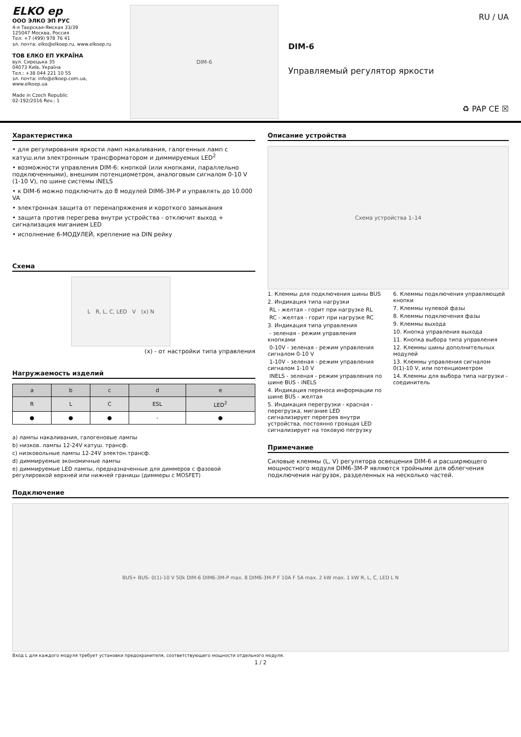ELKO ep
ООО ЭЛКО ЭП РУС
4-я Тверская-Ямская 33/39
125047 Москва, Россия
Тел: +7 (499) 978 76 41
эл. почта: elko@elkoep.ru, www.elkoep.ru
ТОВ ЕЛКО ЕП УКРАЇНА
вул. Сирецька 35
04073 Київ, Україна
Тел.: +38 044 221 10 55
эл. почта: info@elkoep.com.ua, www.elkoep.ua
Made in Czech Republic
02-192/2016 Rev.: 1
DIM-6
RU / UA
DIM-6
Управляемый регулятор яркости
♻ PAP CE ☒
Характеристика
• для регулирования яркости ламп накаливания, галогенных ламп с катуш.или электронным трансформатором и диммируемых LED<sup>2</sup>
• возможности управления DIM-6: кнопкой (или кнопками, параллельно подключенными), внешним потенциометром, аналоговым сигналом 0-10 V (1-10 V), по шине системы iNELS
• к DIM-6 можно подключить до 8 модулей DIM6-3M-P и управлять до 10.000 VA
• электронная защита от перенапряжения и короткого замыкания
• защита против перегрева внутри устройства - отключит выход + сигнализация миганием LED
• исполнение 6-МОДУЛЕЙ, крепление на DIN рейку
Схема
L R, L, C, LED V (x) N
(x) - от настройки типа управления
Нагружаемость изделий
| a | b | c | d | e |
| --- | --- | --- | --- | --- |
| R | L | C | ESL | LED<sup>2</sup> |
| ● | ● | ● | - | ● |
a) лампы накаливания, галогеновые лампы
b) низков. лампы 12-24V катуш. трансф.
c) низковольные лампы 12-24V электон.трансф.
d) диммируемые экономичные лампы
e) диммируемые LED лампы, предназначенные для диммеров с фазовой регулировкой верхней или нижней границы (диммеры с MOSFET)
Описание устройства
Схема устройства 1–14
1. Клеммы для подключения шины BUS
2. Индикация типа нагрузки
RL - желтая - горит при нагрузке RL
RC - желтая - горит при нагрузке RC
3. Индикация типа управления
- зеленая - режим управления кнопками
0-10V - зеленая - режим управления сигналом 0-10 V
1-10V - зеленая - режим управления сигналом 1-10 V
INELS - зеленая - режим управления по шине BUS - iNELS
4. Индикация переноса информации по шине BUS - желтая
5. Индикация перегрузки - красная - перегрузка, мигание LED сигнализирует перегрев внутри устройства, постоянно гроящая LED сигнализирует на токовую пегрузку
6. Клеммы подключения управляющей кнопки
7. Клеммы нулевой фазы
8. Клеммы подключения фазы
9. Клеммы выхода
10. Кнопка управления выхода
11. Кнопка выбора типа управления
12. Клеммы шины дополнительных модулей
13. Клеммы управления сигналом 0(1)-10 V, или потенциометром
14. Клеммы для выбора типа нагрузки - соединитель
Примечание
Силовые клеммы (L, V) регулятора освещения DIM-6 и расширяющего мощностного модуля DIM6-3M-P являются тройными для облегчения подключения нагрузок, разделенных на несколько частей.
Подключение
BUS+ BUS- 0(1)-10 V 50k DIM-6 DIM6-3M-P max. 8 DIM6-3M-P F 10A F 5A max. 2 kW max. 1 kW R, L, C, LED L N
Вход L для каждого модуля требует установки предохранителя, соответствующего мощности отдельного модуля.
1 / 2